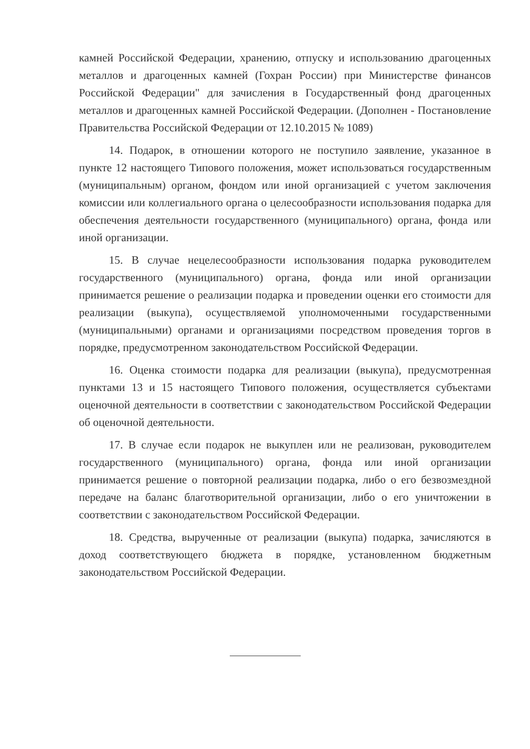камней Российской Федерации, хранению, отпуску и использованию драгоценных металлов и драгоценных камней (Гохран России) при Министерстве финансов Российской Федерации" для зачисления в Государственный фонд драгоценных металлов и драгоценных камней Российской Федерации. (Дополнен - Постановление Правительства Российской Федерации от 12.10.2015 № 1089)
14. Подарок, в отношении которого не поступило заявление, указанное в пункте 12 настоящего Типового положения, может использоваться государственным (муниципальным) органом, фондом или иной организацией с учетом заключения комиссии или коллегиального органа о целесообразности использования подарка для обеспечения деятельности государственного (муниципального) органа, фонда или иной организации.
15. В случае нецелесообразности использования подарка руководителем государственного (муниципального) органа, фонда или иной организации принимается решение о реализации подарка и проведении оценки его стоимости для реализации (выкупа), осуществляемой уполномоченными государственными (муниципальными) органами и организациями посредством проведения торгов в порядке, предусмотренном законодательством Российской Федерации.
16. Оценка стоимости подарка для реализации (выкупа), предусмотренная пунктами 13 и 15 настоящего Типового положения, осуществляется субъектами оценочной деятельности в соответствии с законодательством Российской Федерации об оценочной деятельности.
17. В случае если подарок не выкуплен или не реализован, руководителем государственного (муниципального) органа, фонда или иной организации принимается решение о повторной реализации подарка, либо о его безвозмездной передаче на баланс благотворительной организации, либо о его уничтожении в соответствии с законодательством Российской Федерации.
18. Средства, вырученные от реализации (выкупа) подарка, зачисляются в доход соответствующего бюджета в порядке, установленном бюджетным законодательством Российской Федерации.